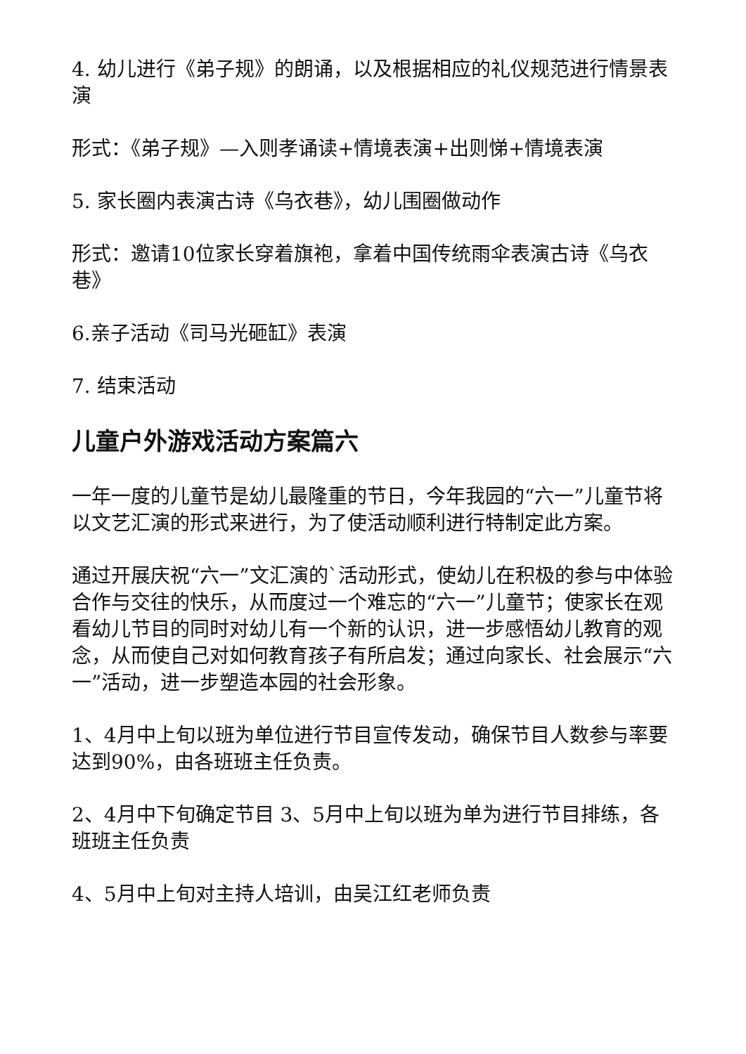4. 幼儿进行《弟子规》的朗诵，以及根据相应的礼仪规范进行情景表演
形式：《弟子规》—入则孝诵读+情境表演+出则悌+情境表演
5. 家长圈内表演古诗《乌衣巷》，幼儿围圈做动作
形式：邀请10位家长穿着旗袍，拿着中国传统雨伞表演古诗《乌衣巷》
6.亲子活动《司马光砸缸》表演
7. 结束活动
儿童户外游戏活动方案篇六
一年一度的儿童节是幼儿最隆重的节日，今年我园的“六一”儿童节将以文艺汇演的形式来进行，为了使活动顺利进行特制定此方案。
通过开展庆祝“六一”文汇演的`活动形式，使幼儿在积极的参与中体验合作与交往的快乐，从而度过一个难忘的“六一”儿童节；使家长在观看幼儿节目的同时对幼儿有一个新的认识，进一步感悟幼儿教育的观念，从而使自己对如何教育孩子有所启发；通过向家长、社会展示“六一”活动，进一步塑造本园的社会形象。
1、4月中上旬以班为单位进行节目宣传发动，确保节目人数参与率要达到90%，由各班班主任负责。
2、4月中下旬确定节目 3、5月中上旬以班为单为进行节目排练，各班班主任负责
4、5月中上旬对主持人培训，由吴江红老师负责